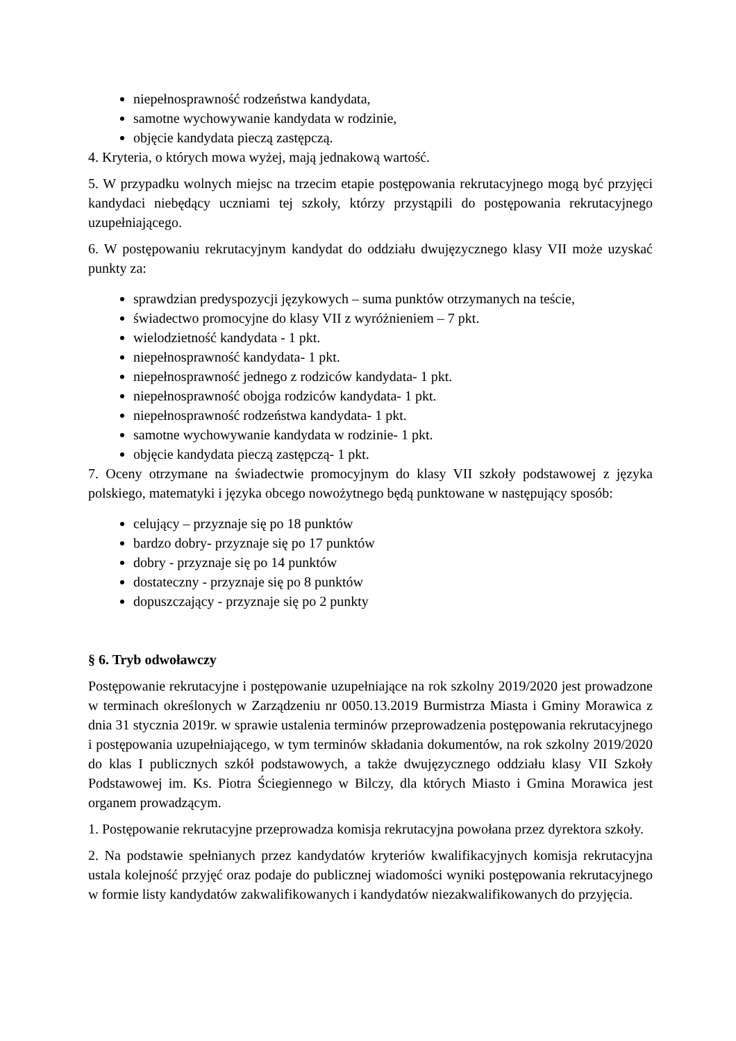niepełnosprawność rodzeństwa kandydata,
samotne wychowywanie kandydata w rodzinie,
objęcie kandydata pieczą zastępczą.
4. Kryteria, o których mowa wyżej, mają jednakową wartość.
5. W przypadku wolnych miejsc na trzecim etapie postępowania rekrutacyjnego mogą być przyjęci kandydaci niebędący uczniami tej szkoły, którzy przystąpili do postępowania rekrutacyjnego uzupełniającego.
6. W postępowaniu rekrutacyjnym kandydat do oddziału dwujęzycznego klasy VII może uzyskać punkty za:
sprawdzian predyspozycji językowych – suma punktów otrzymanych na teście,
świadectwo promocyjne do klasy VII z wyróżnieniem – 7 pkt.
wielodzietność kandydata - 1 pkt.
niepełnosprawność kandydata- 1 pkt.
niepełnosprawność jednego z rodziców kandydata- 1 pkt.
niepełnosprawność obojga rodziców kandydata- 1 pkt.
niepełnosprawność rodzeństwa kandydata- 1 pkt.
samotne wychowywanie kandydata w rodzinie- 1 pkt.
objęcie kandydata pieczą zastępczą- 1 pkt.
7. Oceny otrzymane na świadectwie promocyjnym do klasy VII szkoły podstawowej z języka polskiego, matematyki i języka obcego nowożytnego będą punktowane w następujący sposób:
celujący – przyznaje się po 18 punktów
bardzo dobry- przyznaje się po 17 punktów
dobry - przyznaje się po 14 punktów
dostateczny - przyznaje się po 8 punktów
dopuszczający - przyznaje się po 2 punkty
§ 6. Tryb odwoławczy
Postępowanie rekrutacyjne i postępowanie uzupełniające na rok szkolny 2019/2020 jest prowadzone w terminach określonych w Zarządzeniu nr 0050.13.2019 Burmistrza Miasta i Gminy Morawica z dnia 31 stycznia 2019r. w sprawie ustalenia terminów przeprowadzenia postępowania rekrutacyjnego i postępowania uzupełniającego, w tym terminów składania dokumentów, na rok szkolny 2019/2020 do klas I publicznych szkół podstawowych, a także dwujęzycznego oddziału klasy VII Szkoły Podstawowej im. Ks. Piotra Ściegiennego w Bilczy, dla których Miasto i Gmina Morawica jest organem prowadzącym.
1. Postępowanie rekrutacyjne przeprowadza komisja rekrutacyjna powołana przez dyrektora szkoły.
2. Na podstawie spełnianych przez kandydatów kryteriów kwalifikacyjnych komisja rekrutacyjna ustala kolejność przyjęć oraz podaje do publicznej wiadomości wyniki postępowania rekrutacyjnego w formie listy kandydatów zakwalifikowanych i kandydatów niezakwalifikowanych do przyjęcia.